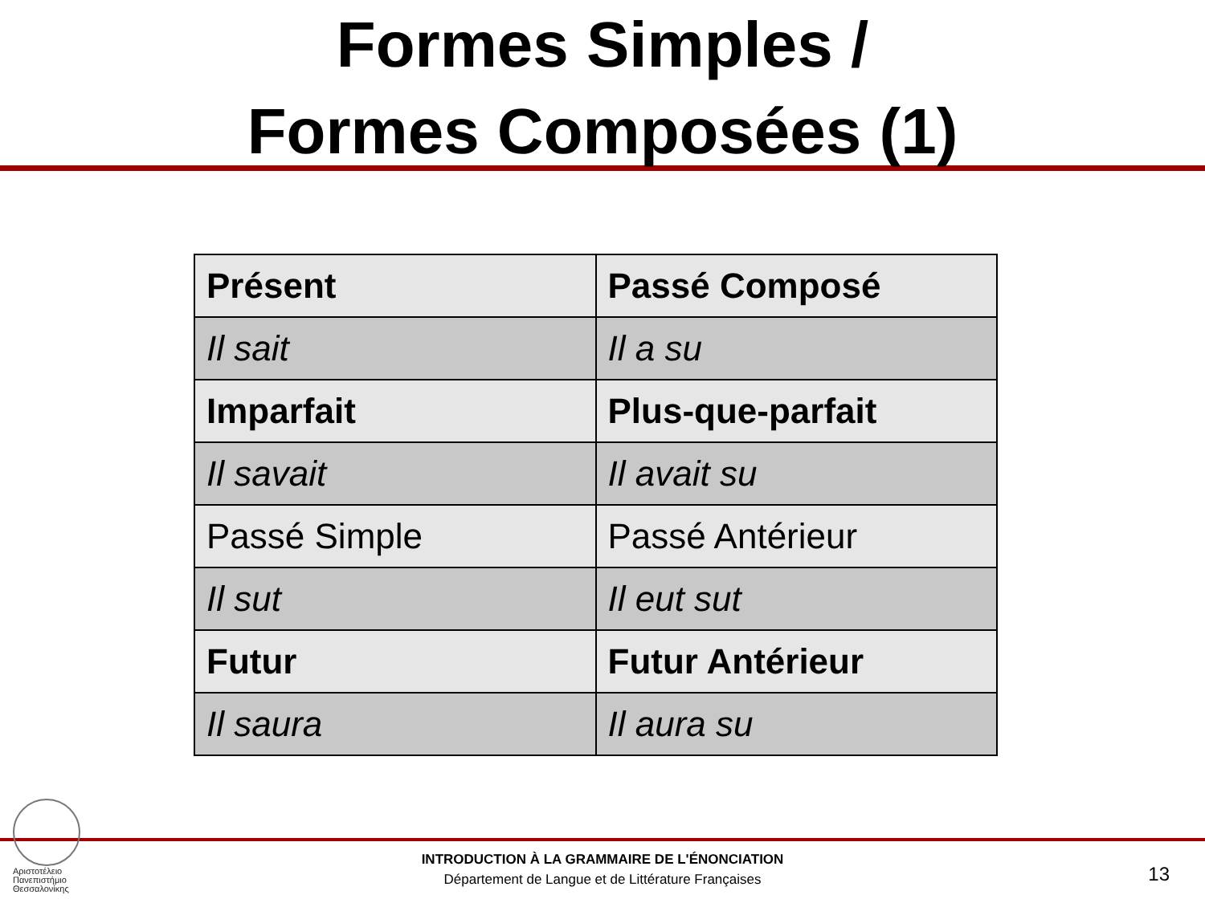Formes Simples /
Formes Composées (1)
| Présent | Passé Composé |
| Il sait | Il a su |
| Imparfait | Plus-que-parfait |
| Il savait | Il avait su |
| Passé Simple | Passé Antérieur |
| Il sut | Il eut sut |
| Futur | Futur Antérieur |
| Il saura | Il aura su |
Αριστοτέλειο
Πανεπιστήμιο
Θεσσαλονίκης
INTRODUCTION À LA GRAMMAIRE DE L'ÉNONCIATION
Département de Langue et de Littérature Françaises
13